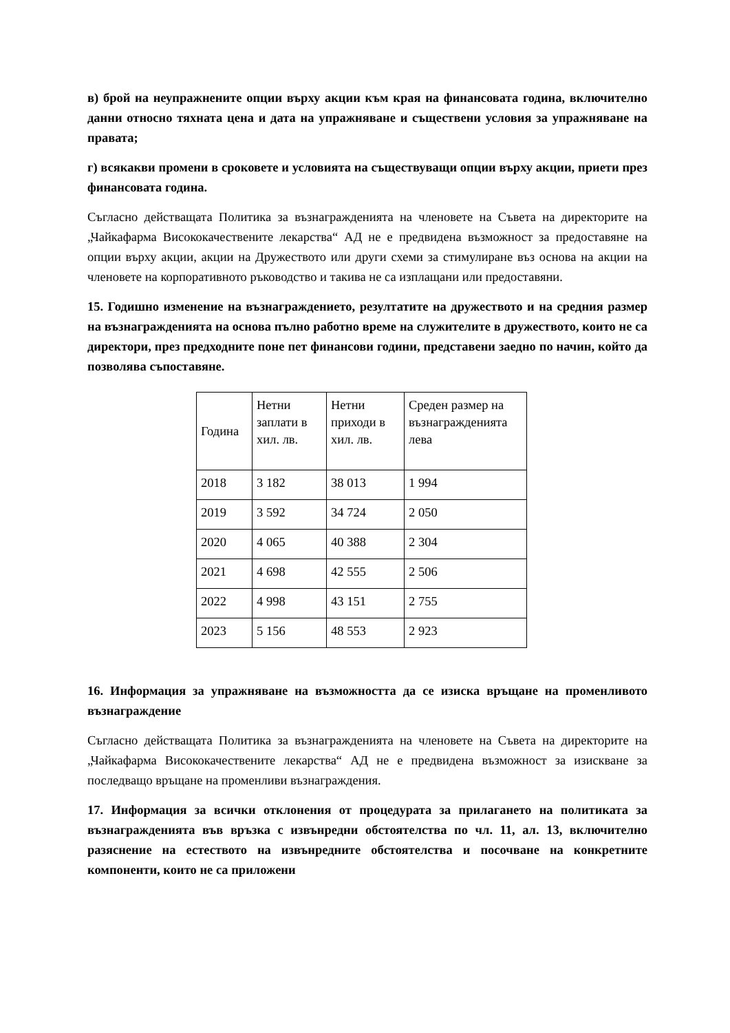в) брой на неупражнените опции върху акции към края на финансовата година, включително данни относно тяхната цена и дата на упражняване и съществени условия за упражняване на правата;
г) всякакви промени в сроковете и условията на съществуващи опции върху акции, приети през финансовата година.
Съгласно действащата Политика за възнагражденията на членовете на Съвета на директорите на „Чайкафарма Висококачествените лекарства“ АД не е предвидена възможност за предоставяне на опции върху акции, акции на Дружеството или други схеми за стимулиране въз основа на акции на членовете на корпоративното ръководство и такива не са изплащани или предоставяни.
15. Годишно изменение на възнаграждението, резултатите на дружеството и на средния размер на възнагражденията на основа пълно работно време на служителите в дружеството, които не са директори, през предходните поне пет финансови години, представени заедно по начин, който да позволява съпоставяне.
| Година | Нетни заплати в хил. лв. | Нетни приходи в хил. лв. | Среден размер на възнагражденията лева |
| 2018 | 3 182 | 38 013 | 1 994 |
| 2019 | 3 592 | 34 724 | 2 050 |
| 2020 | 4 065 | 40 388 | 2 304 |
| 2021 | 4 698 | 42 555 | 2 506 |
| 2022 | 4 998 | 43 151 | 2 755 |
| 2023 | 5 156 | 48 553 | 2 923 |
16. Информация за упражняване на възможността да се изиска връщане на променливото възнаграждение
Съгласно действащата Политика за възнагражденията на членовете на Съвета на директорите на „Чайкафарма Висококачествените лекарства“ АД не е предвидена възможност за изискване за последващо връщане на променливи възнаграждения.
17. Информация за всички отклонения от процедурата за прилагането на политиката за възнагражденията във връзка с извънредни обстоятелства по чл. 11, ал. 13, включително разяснение на естеството на извънредните обстоятелства и посочване на конкретните компоненти, които не са приложени